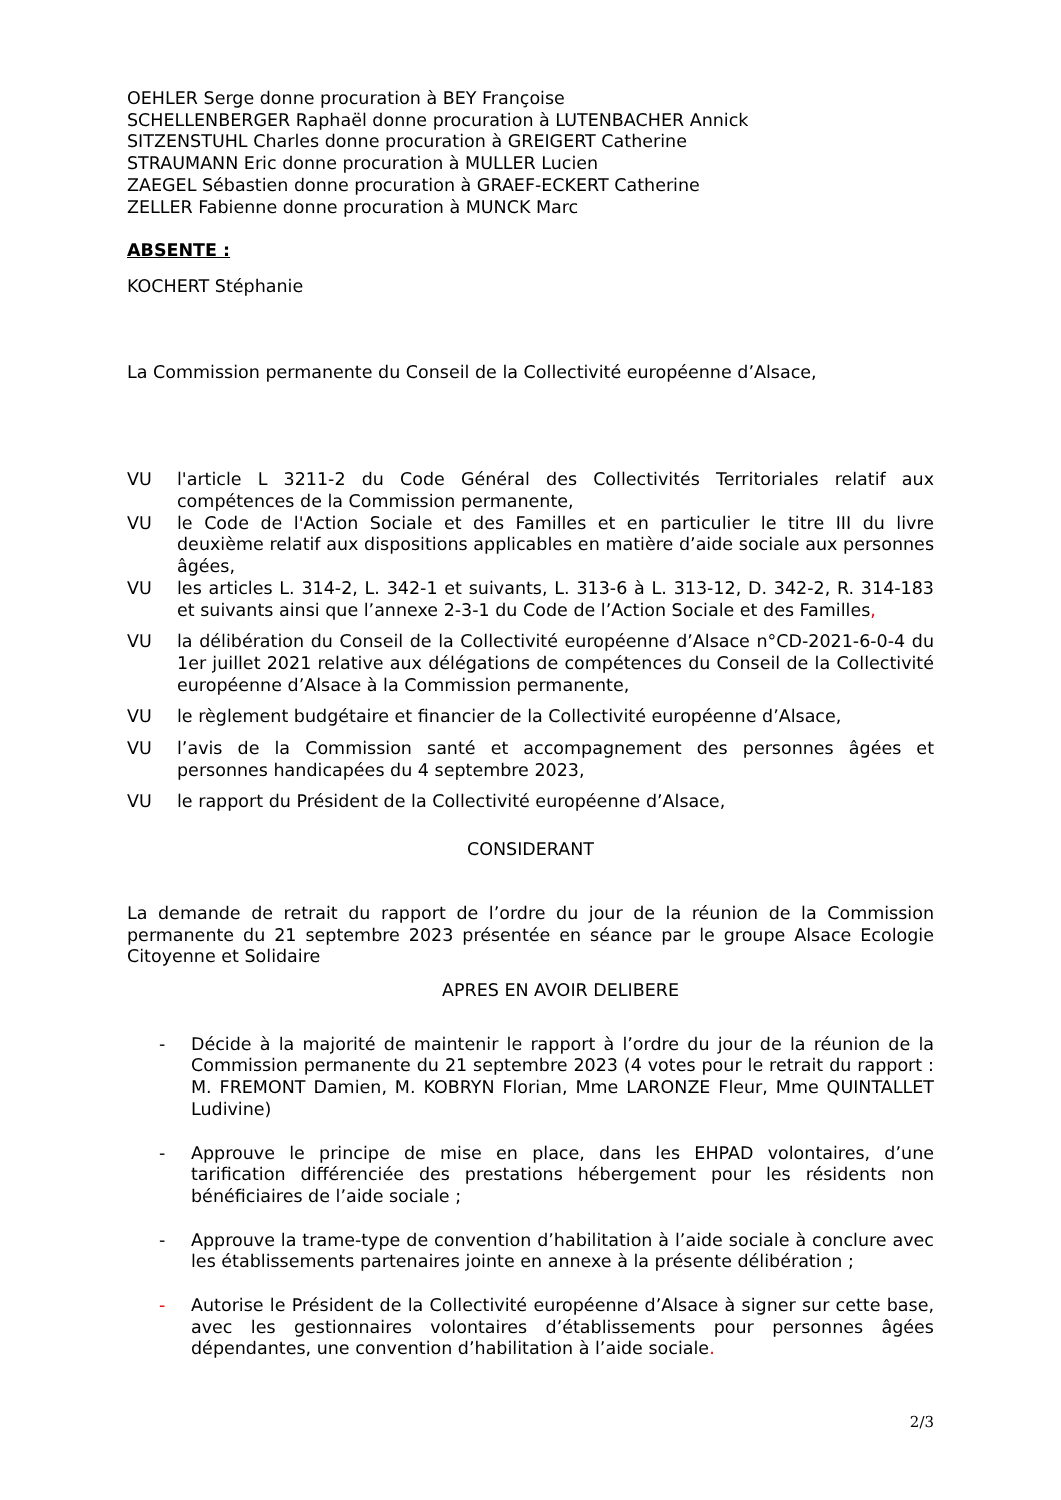OEHLER Serge donne procuration à BEY Françoise
SCHELLENBERGER Raphaël donne procuration à LUTENBACHER Annick
SITZENSTUHL Charles donne procuration à GREIGERT Catherine
STRAUMANN Eric donne procuration à MULLER Lucien
ZAEGEL Sébastien donne procuration à GRAEF-ECKERT Catherine
ZELLER Fabienne donne procuration à MUNCK Marc
ABSENTE :
KOCHERT Stéphanie
La Commission permanente du Conseil de la Collectivité européenne d’Alsace,
VU l'article L 3211-2 du Code Général des Collectivités Territoriales relatif aux compétences de la Commission permanente,
VU le Code de l'Action Sociale et des Familles et en particulier le titre III du livre deuxième relatif aux dispositions applicables en matière d’aide sociale aux personnes âgées,
VU les articles L. 314-2, L. 342-1 et suivants, L. 313-6 à L. 313-12, D. 342-2, R. 314-183 et suivants ainsi que l’annexe 2-3-1 du Code de l’Action Sociale et des Familles,
VU la délibération du Conseil de la Collectivité européenne d’Alsace n°CD-2021-6-0-4 du 1er juillet 2021 relative aux délégations de compétences du Conseil de la Collectivité européenne d’Alsace à la Commission permanente,
VU le règlement budgétaire et financier de la Collectivité européenne d’Alsace,
VU l’avis de la Commission santé et accompagnement des personnes âgées et personnes handicapées du 4 septembre 2023,
VU le rapport du Président de la Collectivité européenne d’Alsace,
CONSIDERANT
La demande de retrait du rapport de l’ordre du jour de la réunion de la Commission permanente du 21 septembre 2023 présentée en séance par le groupe Alsace Ecologie Citoyenne et Solidaire
APRES EN AVOIR DELIBERE
- Décide à la majorité de maintenir le rapport à l’ordre du jour de la réunion de la Commission permanente du 21 septembre 2023 (4 votes pour le retrait du rapport : M. FREMONT Damien, M. KOBRYN Florian, Mme LARONZE Fleur, Mme QUINTALLET Ludivine)
- Approuve le principe de mise en place, dans les EHPAD volontaires, d’une tarification différenciée des prestations hébergement pour les résidents non bénéficiaires de l’aide sociale ;
- Approuve la trame-type de convention d’habilitation à l’aide sociale à conclure avec les établissements partenaires jointe en annexe à la présente délibération ;
- Autorise le Président de la Collectivité européenne d’Alsace à signer sur cette base, avec les gestionnaires volontaires d’établissements pour personnes âgées dépendantes, une convention d’habilitation à l’aide sociale.
2/3